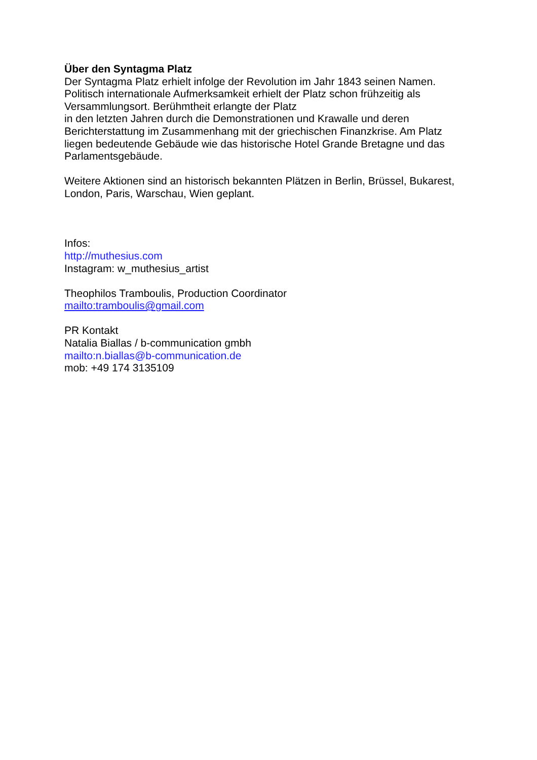Über den Syntagma Platz
Der Syntagma Platz erhielt infolge der Revolution im Jahr 1843 seinen Namen.
Politisch internationale Aufmerksamkeit erhielt der Platz schon frühzeitig als
Versammlungsort. Berühmtheit erlangte der Platz
in den letzten Jahren durch die Demonstrationen und Krawalle und deren
Berichterstattung im Zusammenhang mit der griechischen Finanzkrise. Am Platz
liegen bedeutende Gebäude wie das historische Hotel Grande Bretagne und das
Parlamentsgebäude.
Weitere Aktionen sind an historisch bekannten Plätzen in Berlin, Brüssel, Bukarest,
London, Paris, Warschau, Wien geplant.
Infos:
http://muthesius.com
Instagram: w_muthesius_artist
Theophilos Tramboulis, Production Coordinator
mailto:tramboulis@gmail.com
PR Kontakt
Natalia Biallas / b-communication gmbh
mailto:n.biallas@b-communication.de
mob: +49 174 3135109